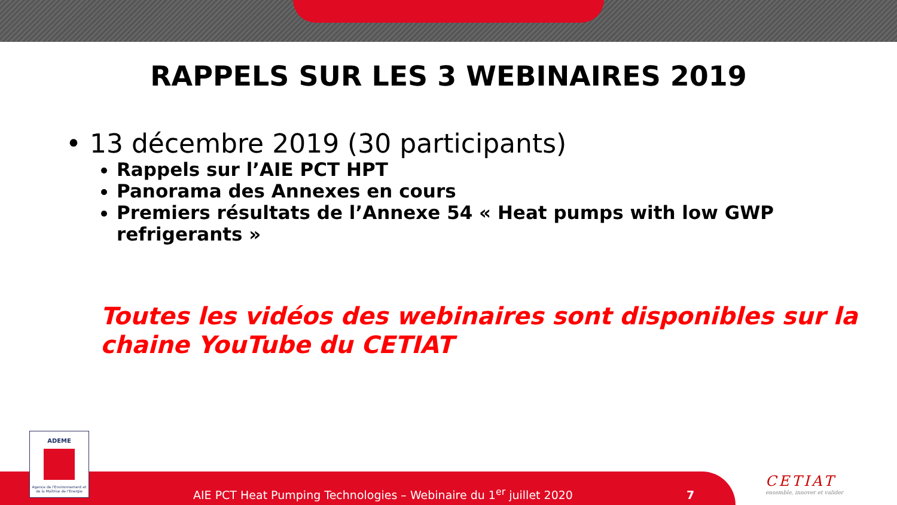RAPPELS SUR LES 3 WEBINAIRES 2019
• 13 décembre 2019 (30 participants)
Rappels sur l’AIE PCT HPT
Panorama des Annexes en cours
Premiers résultats de l’Annexe 54 « Heat pumps with low GWP refrigerants »
Toutes les vidéos des webinaires sont disponibles sur la chaine YouTube du CETIAT
ADEME
Agence de l'Environnement et de la Maîtrise de l'Energie
AIE PCT Heat Pumping Technologies – Webinaire du 1<sup>er</sup> juillet 2020 7
CETIAT
ensemble, innover et valider